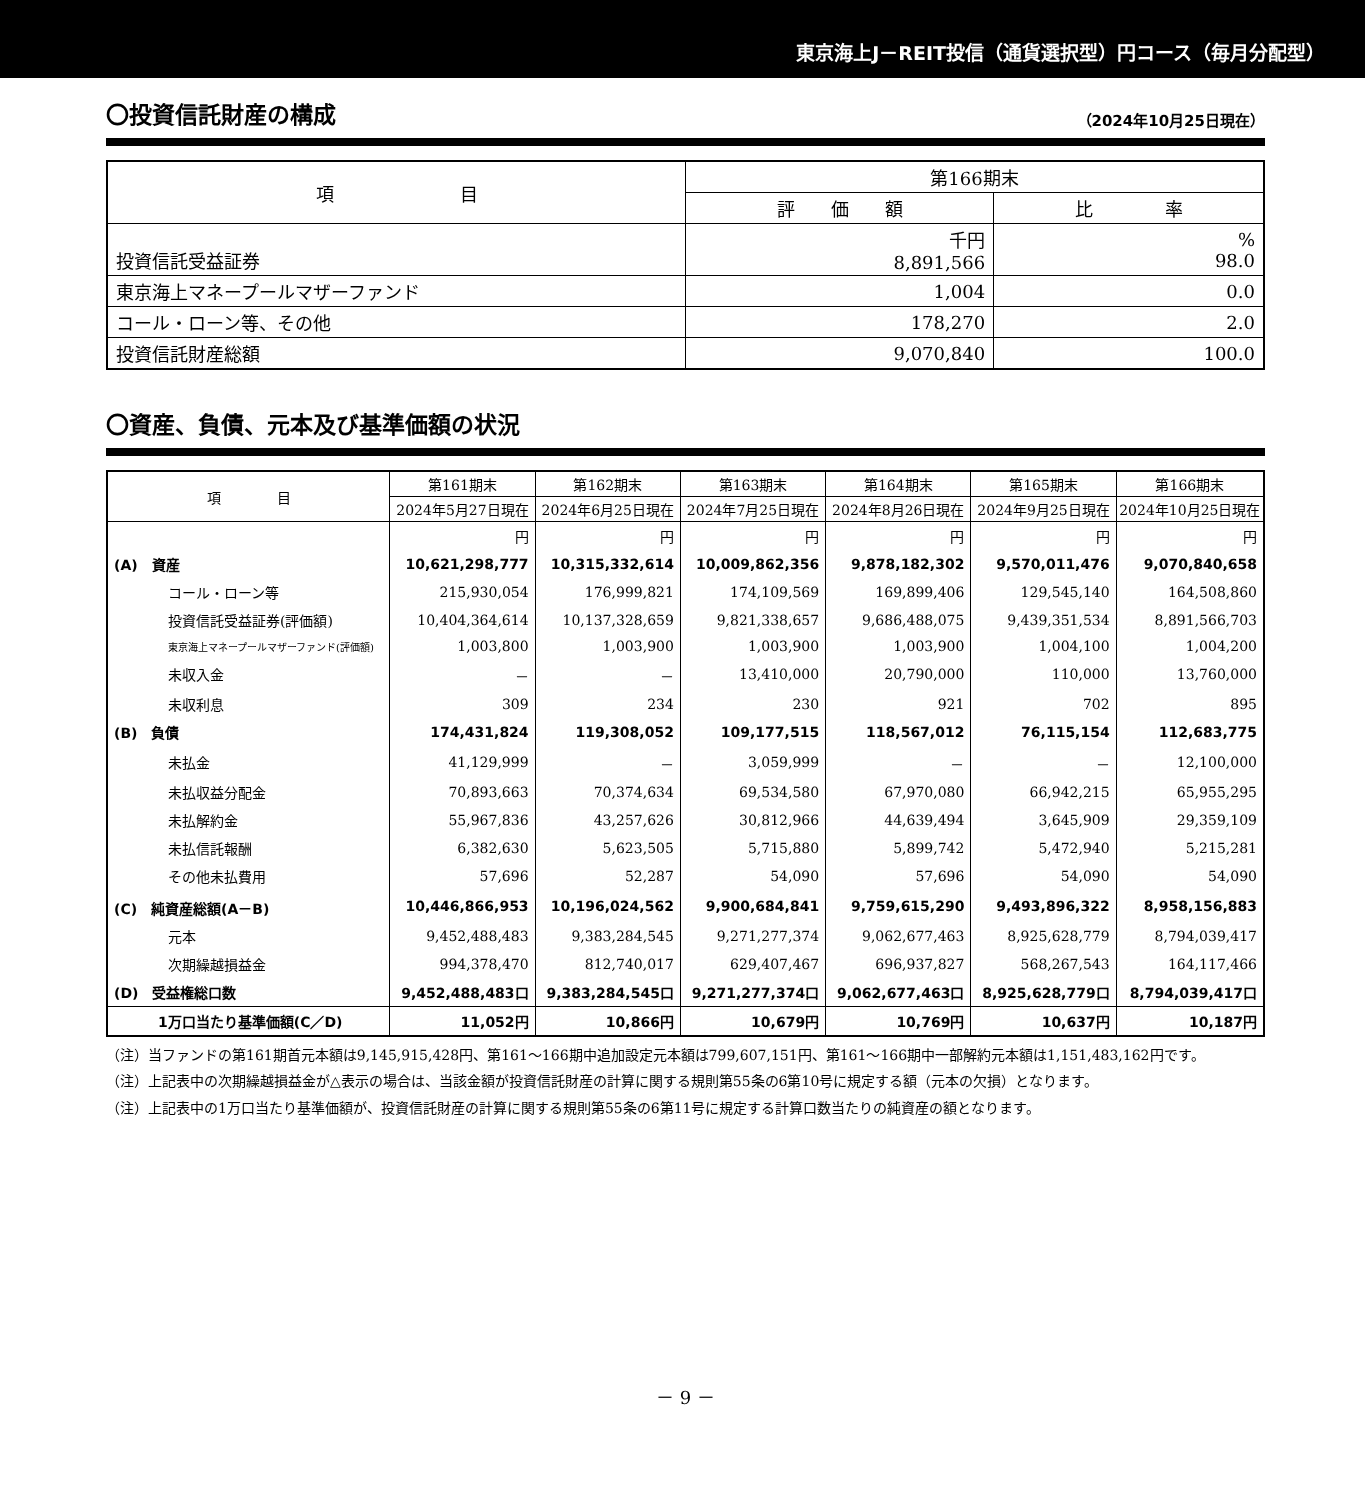東京海上J－REIT投信（通貨選択型）円コース（毎月分配型）
〇投資信託財産の構成 （2024年10月25日現在）
| 項 目 | 第166期末 | |
| --- | --- | --- |
| | 評 価 額 | 比 率 |
| 投資信託受益証券 | 千円 8,891,566 | % 98.0 |
| 東京海上マネープールマザーファンド | 1,004 | 0.0 |
| コール・ローン等、その他 | 178,270 | 2.0 |
| 投資信託財産総額 | 9,070,840 | 100.0 |
〇資産、負債、元本及び基準価額の状況
| 項 目 | 第161期末 | 第162期末 | 第163期末 | 第164期末 | 第165期末 | 第166期末 |
| --- | --- | --- | --- | --- | --- | --- |
| | 2024年5月27日現在 | 2024年6月25日現在 | 2024年7月25日現在 | 2024年8月26日現在 | 2024年9月25日現在 | 2024年10月25日現在 |
| | 円 | 円 | 円 | 円 | 円 | 円 |
| (A) 資産 | 10,621,298,777 | 10,315,332,614 | 10,009,862,356 | 9,878,182,302 | 9,570,011,476 | 9,070,840,658 |
| コール・ローン等 | 215,930,054 | 176,999,821 | 174,109,569 | 169,899,406 | 129,545,140 | 164,508,860 |
| 投資信託受益証券(評価額) | 10,404,364,614 | 10,137,328,659 | 9,821,338,657 | 9,686,488,075 | 9,439,351,534 | 8,891,566,703 |
| 東京海上マネープールマザーファンド(評価額) | 1,003,800 | 1,003,900 | 1,003,900 | 1,003,900 | 1,004,100 | 1,004,200 |
| 未収入金 | － | － | 13,410,000 | 20,790,000 | 110,000 | 13,760,000 |
| 未収利息 | 309 | 234 | 230 | 921 | 702 | 895 |
| (B) 負債 | 174,431,824 | 119,308,052 | 109,177,515 | 118,567,012 | 76,115,154 | 112,683,775 |
| 未払金 | 41,129,999 | － | 3,059,999 | － | － | 12,100,000 |
| 未払収益分配金 | 70,893,663 | 70,374,634 | 69,534,580 | 67,970,080 | 66,942,215 | 65,955,295 |
| 未払解約金 | 55,967,836 | 43,257,626 | 30,812,966 | 44,639,494 | 3,645,909 | 29,359,109 |
| 未払信託報酬 | 6,382,630 | 5,623,505 | 5,715,880 | 5,899,742 | 5,472,940 | 5,215,281 |
| その他未払費用 | 57,696 | 52,287 | 54,090 | 57,696 | 54,090 | 54,090 |
| (C) 純資産総額(A－B) | 10,446,866,953 | 10,196,024,562 | 9,900,684,841 | 9,759,615,290 | 9,493,896,322 | 8,958,156,883 |
| 元本 | 9,452,488,483 | 9,383,284,545 | 9,271,277,374 | 9,062,677,463 | 8,925,628,779 | 8,794,039,417 |
| 次期繰越損益金 | 994,378,470 | 812,740,017 | 629,407,467 | 696,937,827 | 568,267,543 | 164,117,466 |
| (D) 受益権総口数 | 9,452,488,483口 | 9,383,284,545口 | 9,271,277,374口 | 9,062,677,463口 | 8,925,628,779口 | 8,794,039,417口 |
| 1万口当たり基準価額(C／D) | 11,052円 | 10,866円 | 10,679円 | 10,769円 | 10,637円 | 10,187円 |
（注）当ファンドの第161期首元本額は9,145,915,428円、第161～166期中追加設定元本額は799,607,151円、第161～166期中一部解約元本額は1,151,483,162円です。
（注）上記表中の次期繰越損益金が△表示の場合は、当該金額が投資信託財産の計算に関する規則第55条の6第10号に規定する額（元本の欠損）となります。
（注）上記表中の1万口当たり基準価額が、投資信託財産の計算に関する規則第55条の6第11号に規定する計算口数当たりの純資産の額となります。
－ 9 －